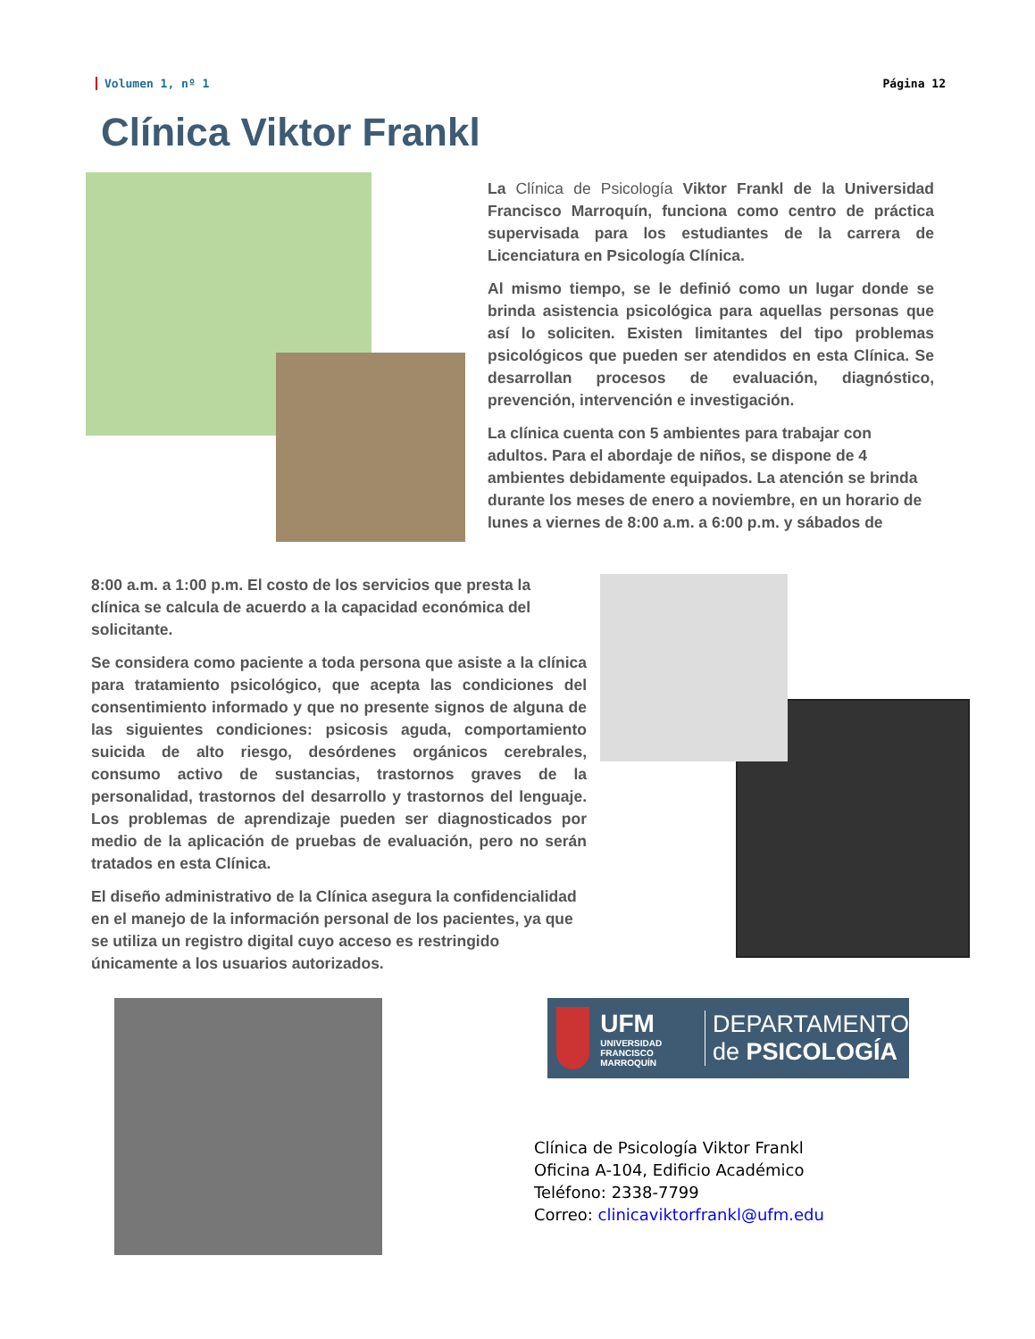Volumen 1, nº 1 Página 12
Clínica Viktor Frankl
La Clínica de Psicología Viktor Frankl de la Universidad Francisco Marroquín, funciona como centro de práctica supervisada para los estudiantes de la carrera de Licenciatura en Psicología Clínica.
Al mismo tiempo, se le definió como un lugar donde se brinda asistencia psicológica para aquellas personas que así lo soliciten. Existen limitantes del tipo problemas psicológicos que pueden ser atendidos en esta Clínica. Se desarrollan procesos de evaluación, diagnóstico, prevención, intervención e investigación.
La clínica cuenta con 5 ambientes para trabajar con adultos. Para el abordaje de niños, se dispone de 4 ambientes debidamente equipados. La atención se brinda durante los meses de enero a noviembre, en un horario de lunes a viernes de 8:00 a.m. a 6:00 p.m. y sábados de
8:00 a.m. a 1:00 p.m. El costo de los servicios que presta la clínica se calcula de acuerdo a la capacidad económica del solicitante.
Se considera como paciente a toda persona que asiste a la clínica para tratamiento psicológico, que acepta las condiciones del consentimiento informado y que no presente signos de alguna de las siguientes condiciones: psicosis aguda, comportamiento suicida de alto riesgo, desórdenes orgánicos cerebrales, consumo activo de sustancias, trastornos graves de la personalidad, trastornos del desarrollo y trastornos del lenguaje. Los problemas de aprendizaje pueden ser diagnosticados por medio de la aplicación de pruebas de evaluación, pero no serán tratados en esta Clínica.
El diseño administrativo de la Clínica asegura la confidencialidad en el manejo de la información personal de los pacientes, ya que se utiliza un registro digital cuyo acceso es restringido únicamente a los usuarios autorizados.
UFM
UNIVERSIDAD FRANCISCO MARROQUÍN
DEPARTAMENTO
de PSICOLOGÍA
Clínica de Psicología Viktor Frankl
Oficina A-104, Edificio Académico
Teléfono: 2338-7799
Correo: clinicaviktorfrankl@ufm.edu